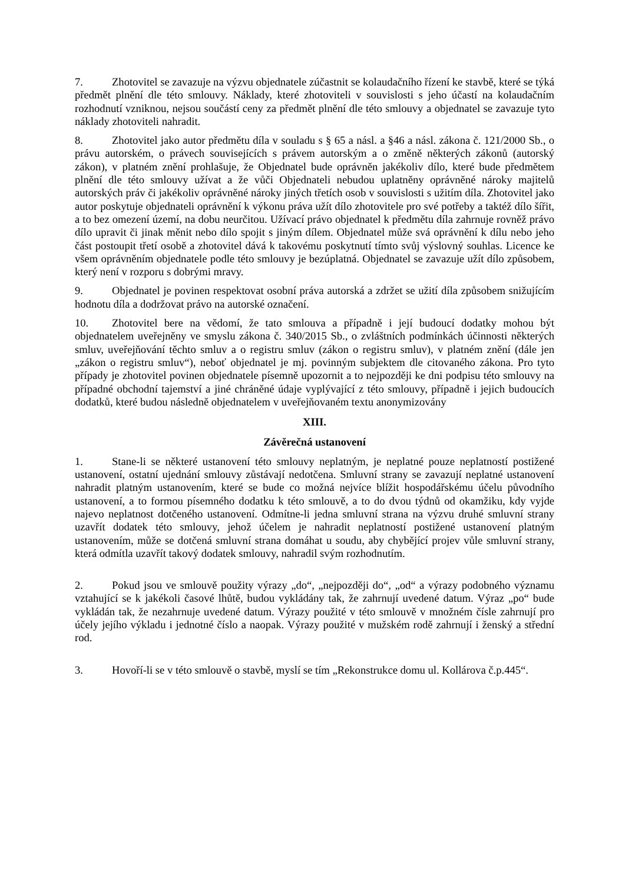7. Zhotovitel se zavazuje na výzvu objednatele zúčastnit se kolaudačního řízení ke stavbě, které se týká předmět plnění dle této smlouvy. Náklady, které zhotoviteli v souvislosti s jeho účastí na kolaudačním rozhodnutí vzniknou, nejsou součástí ceny za předmět plnění dle této smlouvy a objednatel se zavazuje tyto náklady zhotoviteli nahradit.
8. Zhotovitel jako autor předmětu díla v souladu s § 65 a násl. a §46 a násl. zákona č. 121/2000 Sb., o právu autorském, o právech souvisejících s právem autorským a o změně některých zákonů (autorský zákon), v platném znění prohlašuje, že Objednatel bude oprávněn jakékoliv dílo, které bude předmětem plnění dle této smlouvy užívat a že vůči Objednateli nebudou uplatněny oprávněné nároky majitelů autorských práv či jakékoliv oprávněné nároky jiných třetích osob v souvislosti s užitím díla. Zhotovitel jako autor poskytuje objednateli oprávnění k výkonu práva užít dílo zhotovitele pro své potřeby a taktéž dílo šířit, a to bez omezení území, na dobu neurčitou. Užívací právo objednatel k předmětu díla zahrnuje rovněž právo dílo upravit či jinak měnit nebo dílo spojit s jiným dílem. Objednatel může svá oprávnění k dílu nebo jeho část postoupit třetí osobě a zhotovitel dává k takovému poskytnutí tímto svůj výslovný souhlas. Licence ke všem oprávněním objednatele podle této smlouvy je bezúplatná. Objednatel se zavazuje užít dílo způsobem, který není v rozporu s dobrými mravy.
9. Objednatel je povinen respektovat osobní práva autorská a zdržet se užití díla způsobem snižujícím hodnotu díla a dodržovat právo na autorské označení.
10. Zhotovitel bere na vědomí, že tato smlouva a případně i její budoucí dodatky mohou být objednatelem uveřejněny ve smyslu zákona č. 340/2015 Sb., o zvláštních podmínkách účinnosti některých smluv, uveřejňování těchto smluv a o registru smluv (zákon o registru smluv), v platném znění (dále jen „zákon o registru smluv“), neboť objednatel je mj. povinným subjektem dle citovaného zákona. Pro tyto případy je zhotovitel povinen objednatele písemně upozornit a to nejpozději ke dni podpisu této smlouvy na případné obchodní tajemství a jiné chráněné údaje vyplývající z této smlouvy, případně i jejich budoucích dodatků, které budou následně objednatelem v uveřejňovaném textu anonymizovány
XIII.
Závěrečná ustanovení
1. Stane-li se některé ustanovení této smlouvy neplatným, je neplatné pouze neplatností postižené ustanovení, ostatní ujednání smlouvy zůstávají nedotčena. Smluvní strany se zavazují neplatné ustanovení nahradit platným ustanovením, které se bude co možná nejvíce blížit hospodářskému účelu původního ustanovení, a to formou písemného dodatku k této smlouvě, a to do dvou týdnů od okamžiku, kdy vyjde najevo neplatnost dotčeného ustanovení. Odmítne-li jedna smluvní strana na výzvu druhé smluvní strany uzavřít dodatek této smlouvy, jehož účelem je nahradit neplatností postižené ustanovení platným ustanovením, může se dotčená smluvní strana domáhat u soudu, aby chybějící projev vůle smluvní strany, která odmítla uzavřít takový dodatek smlouvy, nahradil svým rozhodnutím.
2. Pokud jsou ve smlouvě použity výrazy „do“, „nejpozději do“, „od“ a výrazy podobného významu vztahující se k jakékoli časové lhůtě, budou vykládány tak, že zahrnují uvedené datum. Výraz „po“ bude vykládán tak, že nezahrnuje uvedené datum. Výrazy použité v této smlouvě v množném čísle zahrnují pro účely jejího výkladu i jednotné číslo a naopak. Výrazy použité v mužském rodě zahrnují i ženský a střední rod.
3. Hovoří-li se v této smlouvě o stavbě, myslí se tím „Rekonstrukce domu ul. Kollárova č.p.445“.